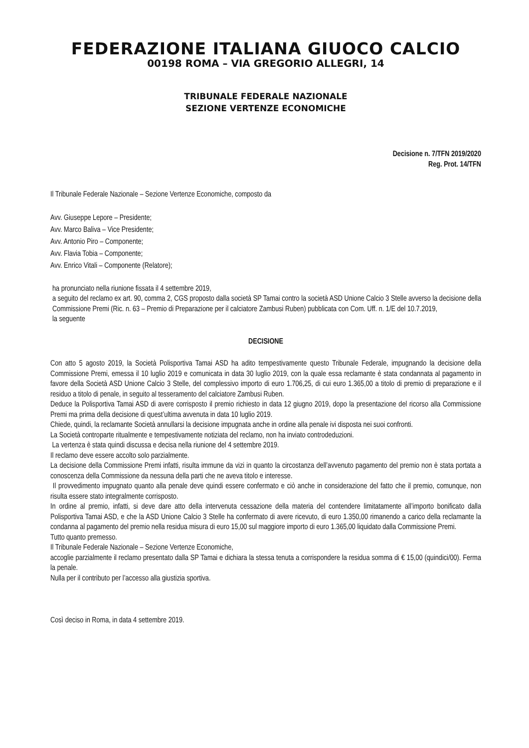FEDERAZIONE ITALIANA GIUOCO CALCIO
00198 ROMA – VIA GREGORIO ALLEGRI, 14
TRIBUNALE FEDERALE NAZIONALE
SEZIONE VERTENZE ECONOMICHE
Decisione n. 7/TFN 2019/2020
Reg. Prot. 14/TFN
Il Tribunale Federale Nazionale – Sezione Vertenze Economiche, composto da
Avv. Giuseppe Lepore – Presidente;
Avv. Marco Baliva – Vice Presidente;
Avv. Antonio Piro – Componente;
Avv. Flavia Tobia – Componente;
Avv. Enrico Vitali – Componente (Relatore);
ha pronunciato nella riunione fissata il 4 settembre 2019,
a seguito del reclamo ex art. 90, comma 2, CGS proposto dalla società SP Tamai contro la società ASD Unione Calcio 3 Stelle avverso la decisione della Commissione Premi (Ric. n. 63 – Premio di Preparazione per il calciatore Zambusi Ruben) pubblicata con Com. Uff. n. 1/E del 10.7.2019,
la seguente
DECISIONE
Con atto 5 agosto 2019, la Società Polisportiva Tamai ASD ha adito tempestivamente questo Tribunale Federale, impugnando la decisione della Commissione Premi, emessa il 10 luglio 2019 e comunicata in data 30 luglio 2019, con la quale essa reclamante è stata condannata al pagamento in favore della Società ASD Unione Calcio 3 Stelle, del complessivo importo di euro 1.706,25, di cui euro 1.365,00 a titolo di premio di preparazione e il residuo a titolo di penale, in seguito al tesseramento del calciatore Zambusi Ruben.
Deduce la Polisportiva Tamai ASD di avere corrisposto il premio richiesto in data 12 giugno 2019, dopo la presentazione del ricorso alla Commissione Premi ma prima della decisione di quest’ultima avvenuta in data 10 luglio 2019.
Chiede, quindi, la reclamante Società annullarsi la decisione impugnata anche in ordine alla penale ivi disposta nei suoi confronti.
La Società controparte ritualmente e tempestivamente notiziata del reclamo, non ha inviato controdeduzioni.
La vertenza è stata quindi discussa e decisa nella riunione del 4 settembre 2019.
Il reclamo deve essere accolto solo parzialmente.
La decisione della Commissione Premi infatti, risulta immune da vizi in quanto la circostanza dell’avvenuto pagamento del premio non è stata portata a conoscenza della Commissione da nessuna della parti che ne aveva titolo e interesse.
Il provvedimento impugnato quanto alla penale deve quindi essere confermato e ciò anche in considerazione del fatto che il premio, comunque, non risulta essere stato integralmente corrisposto.
In ordine al premio, infatti, si deve dare atto della intervenuta cessazione della materia del contendere limitatamente all’importo bonificato dalla Polisportiva Tamai ASD, e che la ASD Unione Calcio 3 Stelle ha confermato di avere ricevuto, di euro 1.350,00 rimanendo a carico della reclamante la condanna al pagamento del premio nella residua misura di euro 15,00 sul maggiore importo di euro 1.365,00 liquidato dalla Commissione Premi.
Tutto quanto premesso.
Il Tribunale Federale Nazionale – Sezione Vertenze Economiche,
accoglie parzialmente il reclamo presentato dalla SP Tamai e dichiara la stessa tenuta a corrispondere la residua somma di € 15,00 (quindici/00). Ferma la penale.
Nulla per il contributo per l’accesso alla giustizia sportiva.
Così deciso in Roma, in data 4 settembre 2019.